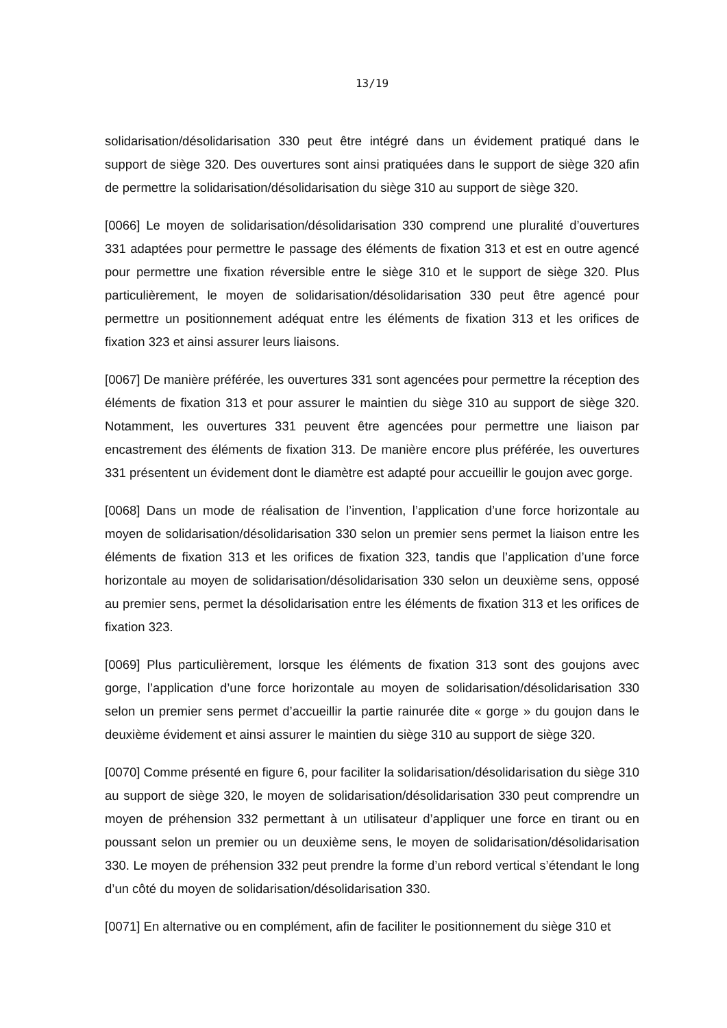13/19
solidarisation/désolidarisation 330 peut être intégré dans un évidement pratiqué dans le support de siège 320. Des ouvertures sont ainsi pratiquées dans le support de siège 320 afin de permettre la solidarisation/désolidarisation du siège 310 au support de siège 320.
[0066] Le moyen de solidarisation/désolidarisation 330 comprend une pluralité d’ouvertures 331 adaptées pour permettre le passage des éléments de fixation 313 et est en outre agencé pour permettre une fixation réversible entre le siège 310 et le support de siège 320. Plus particulièrement, le moyen de solidarisation/désolidarisation 330 peut être agencé pour permettre un positionnement adéquat entre les éléments de fixation 313 et les orifices de fixation 323 et ainsi assurer leurs liaisons.
[0067] De manière préférée, les ouvertures 331 sont agencées pour permettre la réception des éléments de fixation 313 et pour assurer le maintien du siège 310 au support de siège 320. Notamment, les ouvertures 331 peuvent être agencées pour permettre une liaison par encastrement des éléments de fixation 313. De manière encore plus préférée, les ouvertures 331 présentent un évidement dont le diamètre est adapté pour accueillir le goujon avec gorge.
[0068] Dans un mode de réalisation de l’invention, l’application d’une force horizontale au moyen de solidarisation/désolidarisation 330 selon un premier sens permet la liaison entre les éléments de fixation 313 et les orifices de fixation 323, tandis que l’application d’une force horizontale au moyen de solidarisation/désolidarisation 330 selon un deuxième sens, opposé au premier sens, permet la désolidarisation entre les éléments de fixation 313 et les orifices de fixation 323.
[0069] Plus particulièrement, lorsque les éléments de fixation 313 sont des goujons avec gorge, l’application d’une force horizontale au moyen de solidarisation/désolidarisation 330 selon un premier sens permet d’accueillir la partie rainurée dite « gorge » du goujon dans le deuxième évidement et ainsi assurer le maintien du siège 310 au support de siège 320.
[0070] Comme présenté en figure 6, pour faciliter la solidarisation/désolidarisation du siège 310 au support de siège 320, le moyen de solidarisation/désolidarisation 330 peut comprendre un moyen de préhension 332 permettant à un utilisateur d’appliquer une force en tirant ou en poussant selon un premier ou un deuxième sens, le moyen de solidarisation/désolidarisation 330. Le moyen de préhension 332 peut prendre la forme d’un rebord vertical s’étendant le long d’un côté du moyen de solidarisation/désolidarisation 330.
[0071] En alternative ou en complément, afin de faciliter le positionnement du siège 310 et